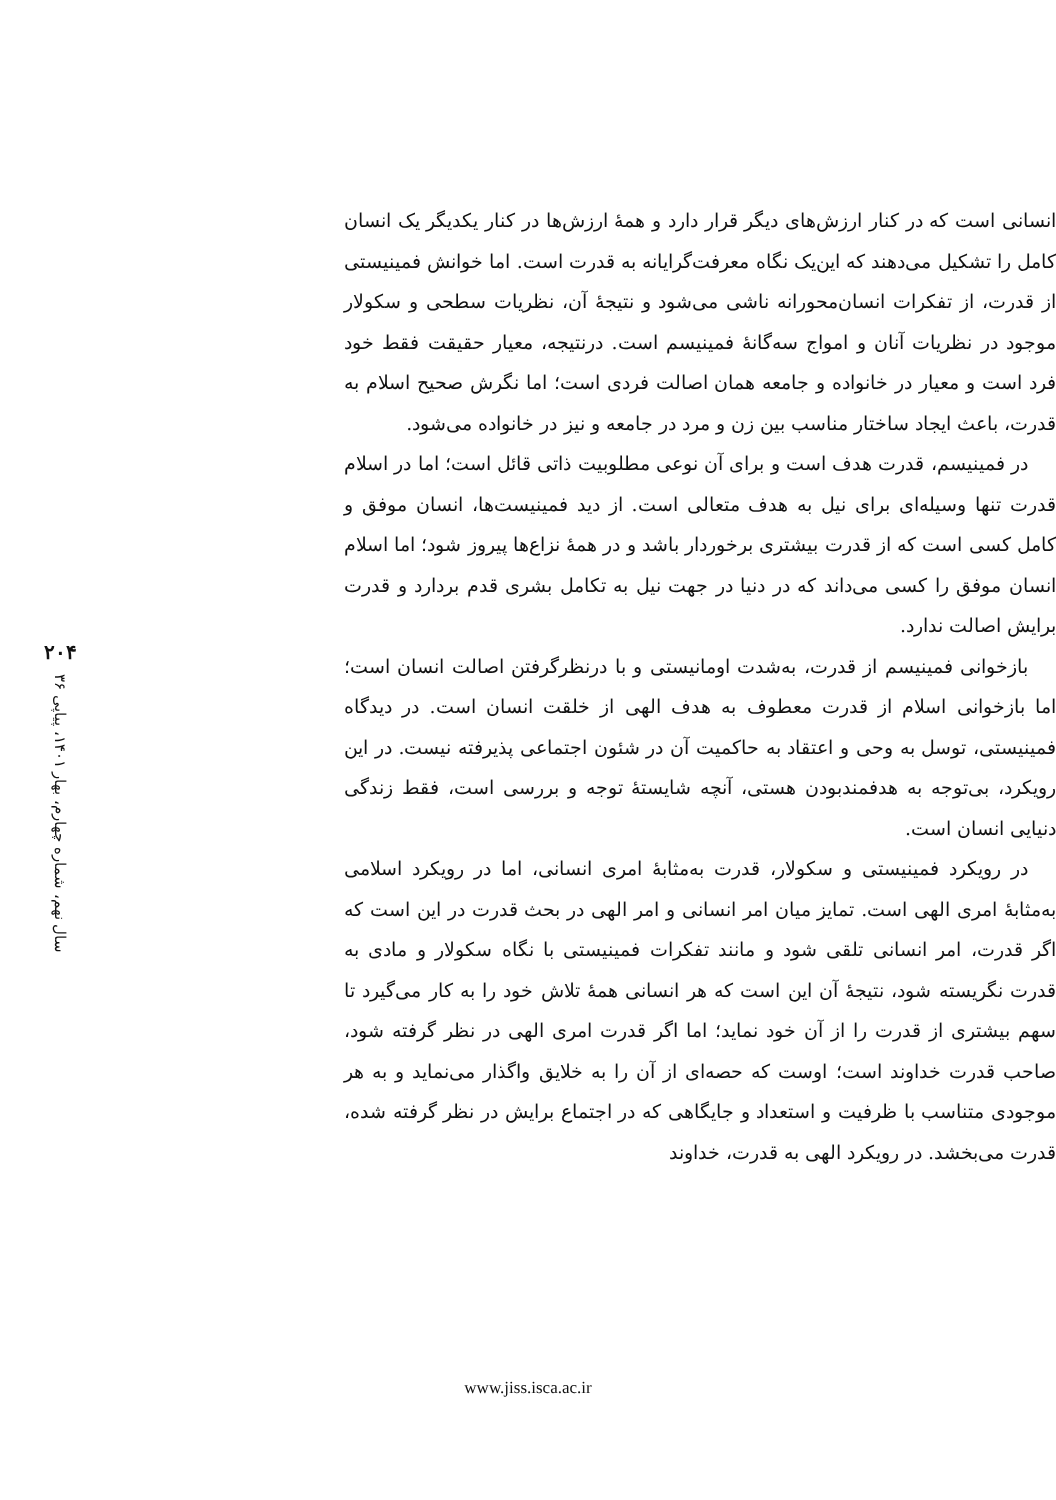انسانی است که در کنار ارزش‌های دیگر قرار دارد و همهٔ ارزش‌ها در کنار یکدیگر یک انسان کامل را تشکیل می‌دهند که این‌یک نگاه معرفت‌گرایانه به قدرت است. اما خوانش فمینیستی از قدرت، از تفکرات انسان‌محورانه ناشی می‌شود و نتیجهٔ آن، نظریات سطحی و سکولار موجود در نظریات آنان و امواج سه‌گانهٔ فمینیسم است. درنتیجه، معیار حقیقت فقط خود فرد است و معیار در خانواده و جامعه همان اصالت فردی است؛ اما نگرش صحیح اسلام به قدرت، باعث ایجاد ساختار مناسب بین زن و مرد در جامعه و نیز در خانواده می‌شود.
در فمینیسم، قدرت هدف است و برای آن نوعی مطلوبیت ذاتی قائل است؛ اما در اسلام قدرت تنها وسیله‌ای برای نیل به هدف متعالی است. از دید فمینیست‌ها، انسان موفق و کامل کسی است که از قدرت بیشتری برخوردار باشد و در همهٔ نزاع‌ها پیروز شود؛ اما اسلام انسان موفق را کسی می‌داند که در دنیا در جهت نیل به تکامل بشری قدم بردارد و قدرت برایش اصالت ندارد.
بازخوانی فمینیسم از قدرت، به‌شدت اومانیستی و با درنظرگرفتن اصالت انسان است؛ اما بازخوانی اسلام از قدرت معطوف به هدف الهی از خلقت انسان است. در دیدگاه فمینیستی، توسل به وحی و اعتقاد به حاکمیت آن در شئون اجتماعی پذیرفته نیست. در این رویکرد، بی‌توجه به هدفمندبودن هستی، آنچه شایستهٔ توجه و بررسی است، فقط زندگی دنیایی انسان است.
در رویکرد فمینیستی و سکولار، قدرت به‌مثابهٔ امری انسانی، اما در رویکرد اسلامی به‌مثابهٔ امری الهی است. تمایز میان امر انسانی و امر الهی در بحث قدرت در این است که اگر قدرت، امر انسانی تلقی شود و مانند تفکرات فمینیستی با نگاه سکولار و مادی به قدرت نگریسته شود، نتیجهٔ آن این است که هر انسانی همهٔ تلاش خود را به کار می‌گیرد تا سهم بیشتری از قدرت را از آن خود نماید؛ اما اگر قدرت امری الهی در نظر گرفته شود، صاحب قدرت خداوند است؛ اوست که حصه‌ای از آن را به خلایق واگذار می‌نماید و به هر موجودی متناسب با ظرفیت و استعداد و جایگاهی که در اجتماع برایش در نظر گرفته شده، قدرت می‌بخشد. در رویکرد الهی به قدرت، خداوند
۲۰۴
سال نهم، شماره چهارم، بهار ۱۴۰۱، پیاپی ۳۶
www.jiss.isca.ac.ir